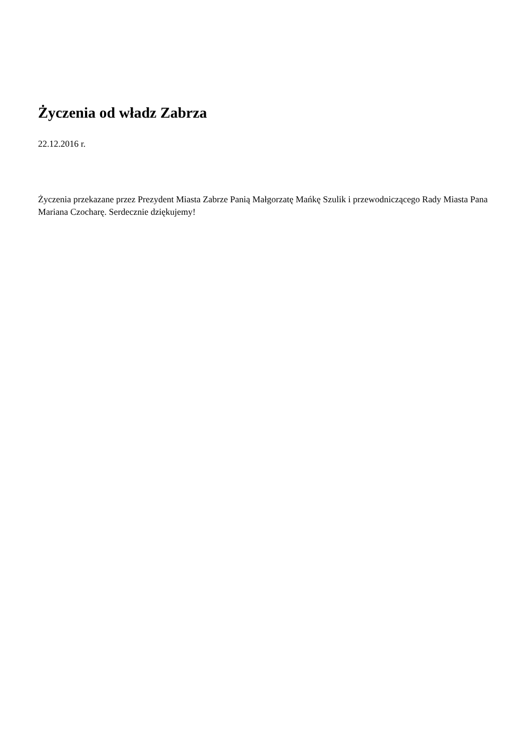Życzenia od władz Zabrza
22.12.2016 r.
Życzenia przekazane przez Prezydent Miasta Zabrze Panią Małgorzatę Mańkę Szulik i przewodniczącego Rady Miasta Pana Mariana Czocharę. Serdecznie dziękujemy!